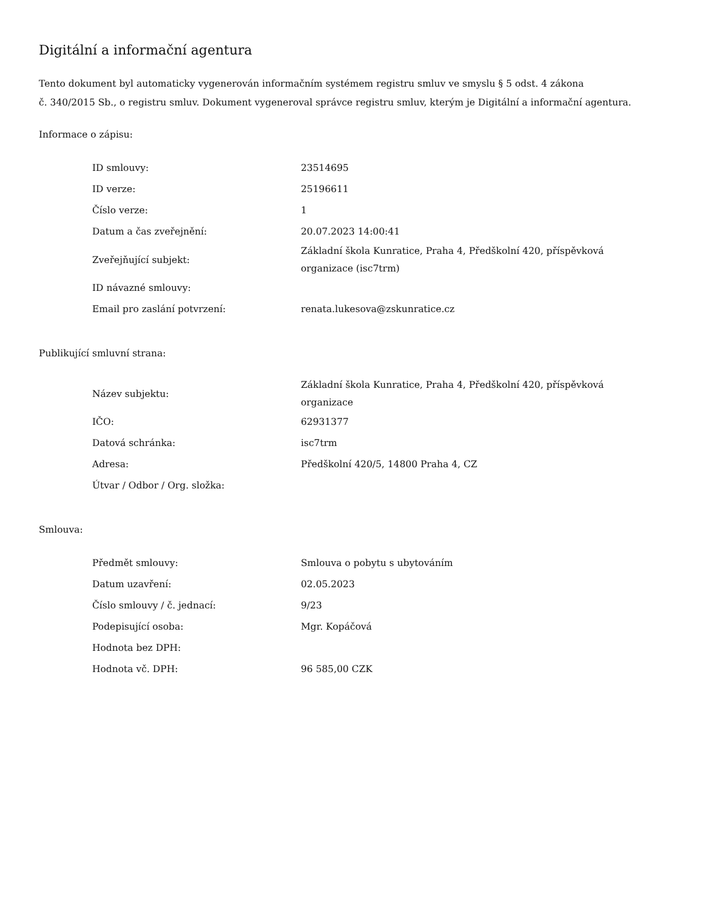Digitální a informační agentura
Tento dokument byl automaticky vygenerován informačním systémem registru smluv ve smyslu § 5 odst. 4 zákona
č. 340/2015 Sb., o registru smluv. Dokument vygeneroval správce registru smluv, kterým je Digitální a informační agentura.
Informace o zápisu:
| ID smlouvy: | 23514695 |
| ID verze: | 25196611 |
| Číslo verze: | 1 |
| Datum a čas zveřejnění: | 20.07.2023 14:00:41 |
| Zveřejňující subjekt: | Základní škola Kunratice, Praha 4, Předškolní 420, příspěvková organizace (isc7trm) |
| ID návazné smlouvy: | |
| Email pro zaslání potvrzení: | renata.lukesova@zskunratice.cz |
Publikující smluvní strana:
| Název subjektu: | Základní škola Kunratice, Praha 4, Předškolní 420, příspěvková organizace |
| IČO: | 62931377 |
| Datová schránka: | isc7trm |
| Adresa: | Předškolní 420/5, 14800 Praha 4, CZ |
| Útvar / Odbor / Org. složka: | |
Smlouva:
| Předmět smlouvy: | Smlouva o pobytu s ubytováním |
| Datum uzavření: | 02.05.2023 |
| Číslo smlouvy / č. jednací: | 9/23 |
| Podepisující osoba: | Mgr. Kopáčová |
| Hodnota bez DPH: | |
| Hodnota vč. DPH: | 96 585,00 CZK |